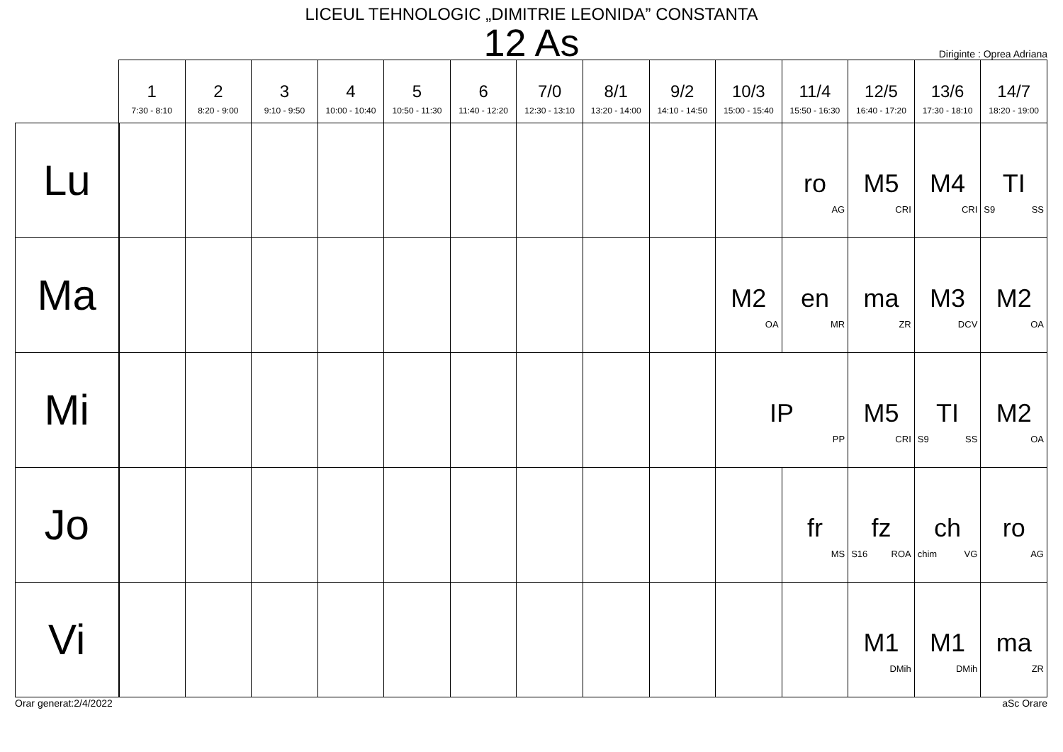LICEUL TEHNOLOGIC „DIMITRIE LEONIDA” CONSTANTA
12 As
Diriginte : Oprea Adriana
| | 1 7:30 - 8:10 | 2 8:20 - 9:00 | 3 9:10 - 9:50 | 4 10:00 - 10:40 | 5 10:50 - 11:30 | 6 11:40 - 12:20 | 7/0 12:30 - 13:10 | 8/1 13:20 - 14:00 | 9/2 14:10 - 14:50 | 10/3 15:00 - 15:40 | 11/4 15:50 - 16:30 | 12/5 16:40 - 17:20 | 13/6 17:30 - 18:10 | 14/7 18:20 - 19:00 |
| --- | --- | --- | --- | --- | --- | --- | --- | --- | --- | --- | --- | --- | --- | --- |
| Lu | | | | | | | | | | | ro AG | M5 CRI | M4 CRI | TI S9 SS |
| Ma | | | | | | | | | | M2 OA | en MR | ma ZR | M3 DCV | M2 OA |
| Mi | | | | | | | | | | IP PP | | M5 CRI | TI S9 SS | M2 OA |
| Jo | | | | | | | | | | | fr MS | fz S16 ROA | ch chim VG | ro AG |
| Vi | | | | | | | | | | | | M1 DMih | M1 DMih | ma ZR |
Orar generat:2/4/2022 aSc Orare